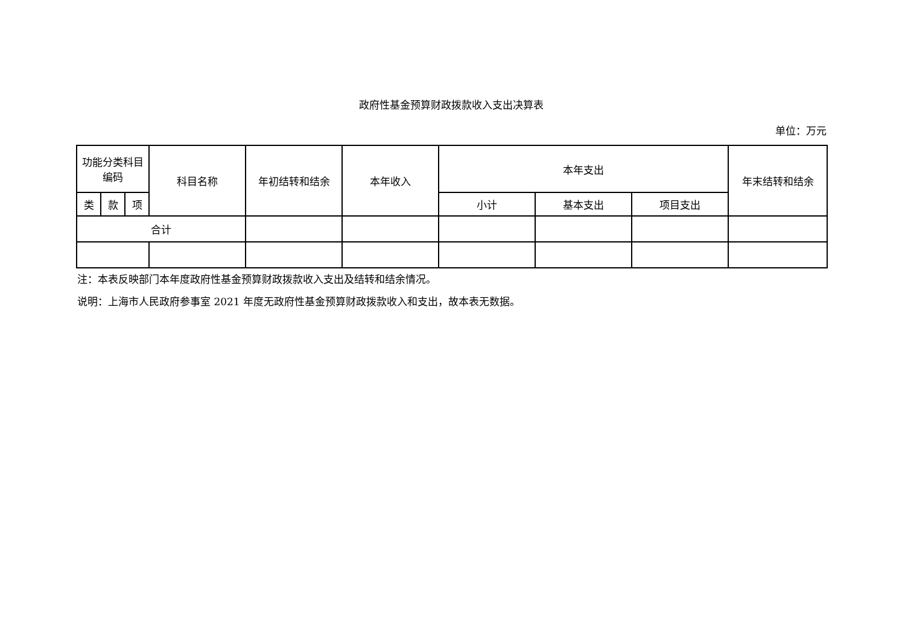政府性基金预算财政拨款收入支出决算表
单位：万元
| 功能分类科目 编码 | | | 科目名称 | 年初结转和结余 | 本年收入 | 本年支出 | | | 年末结转和结余 |
| --- | --- | --- | --- | --- | --- | --- | --- | --- | --- |
| 类 | 款 | 项 | | | | 小计 | 基本支出 | 项目支出 | |
| 合计 | | | | | | | | | |
注：本表反映部门本年度政府性基金预算财政拨款收入支出及结转和结余情况。
说明：上海市人民政府参事室 2021 年度无政府性基金预算财政拨款收入和支出，故本表无数据。